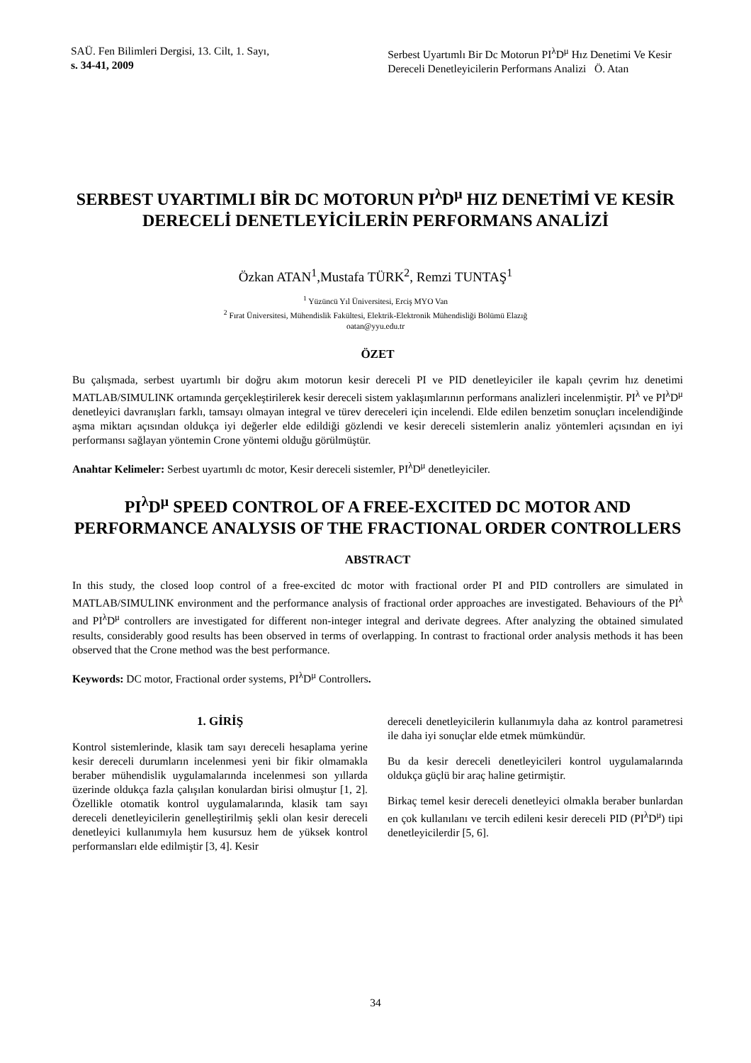SAÜ. Fen Bilimleri Dergisi, 13. Cilt, 1. Sayı,
s. 34-41, 2009
Serbest Uyartımlı Bir Dc Motorun PI<sup>λ</sup>D<sup>μ</sup> Hız Denetimi Ve Kesir Dereceli Denetleyicilerin Performans Analizi Ö. Atan
SERBEST UYARTIMLI BİR DC MOTORUN PI<sup>λ</sup>D<sup>μ</sup> HIZ DENETİMİ VE KESİR DERECELİ DENETLEYİCİLERİN PERFORMANS ANALİZİ
Özkan ATAN<sup>1</sup>,Mustafa TÜRK<sup>2</sup>, Remzi TUNTAŞ<sup>1</sup>
<sup>1</sup> Yüzüncü Yıl Üniversitesi, Erciş MYO Van
<sup>2</sup> Fırat Üniversitesi, Mühendislik Fakültesi, Elektrik-Elektronik Mühendisliği Bölümü Elazığ
oatan@yyu.edu.tr
ÖZET
Bu çalışmada, serbest uyartımlı bir doğru akım motorun kesir dereceli PI ve PID denetleyiciler ile kapalı çevrim hız denetimi MATLAB/SIMULINK ortamında gerçekleştirilerek kesir dereceli sistem yaklaşımlarının performans analizleri incelenmiştir. PI<sup>λ</sup> ve PI<sup>λ</sup>D<sup>μ</sup> denetleyici davranışları farklı, tamsayı olmayan integral ve türev dereceleri için incelendi. Elde edilen benzetim sonuçları incelendiğinde aşma miktarı açısından oldukça iyi değerler elde edildiği gözlendi ve kesir dereceli sistemlerin analiz yöntemleri açısından en iyi performansı sağlayan yöntemin Crone yöntemi olduğu görülmüştür.
Anahtar Kelimeler: Serbest uyartımlı dc motor, Kesir dereceli sistemler, PI<sup>λ</sup>D<sup>μ</sup> denetleyiciler.
PI<sup>λ</sup>D<sup>μ</sup> SPEED CONTROL OF A FREE-EXCITED DC MOTOR AND PERFORMANCE ANALYSIS OF THE FRACTIONAL ORDER CONTROLLERS
ABSTRACT
In this study, the closed loop control of a free-excited dc motor with fractional order PI and PID controllers are simulated in MATLAB/SIMULINK environment and the performance analysis of fractional order approaches are investigated. Behaviours of the PI<sup>λ</sup> and PI<sup>λ</sup>D<sup>μ</sup> controllers are investigated for different non-integer integral and derivate degrees. After analyzing the obtained simulated results, considerably good results has been observed in terms of overlapping. In contrast to fractional order analysis methods it has been observed that the Crone method was the best performance.
Keywords: DC motor, Fractional order systems, PI<sup>λ</sup>D<sup>μ</sup> Controllers.
1. GİRİŞ
Kontrol sistemlerinde, klasik tam sayı dereceli hesaplama yerine kesir dereceli durumların incelenmesi yeni bir fikir olmamakla beraber mühendislik uygulamalarında incelenmesi son yıllarda üzerinde oldukça fazla çalışılan konulardan birisi olmuştur [1, 2]. Özellikle otomatik kontrol uygulamalarında, klasik tam sayı dereceli denetleyicilerin genelleştirilmiş şekli olan kesir dereceli denetleyici kullanımıyla hem kusursuz hem de yüksek kontrol performansları elde edilmiştir [3, 4]. Kesir
dereceli denetleyicilerin kullanımıyla daha az kontrol parametresi ile daha iyi sonuçlar elde etmek mümkündür.
Bu da kesir dereceli denetleyicileri kontrol uygulamalarında oldukça güçlü bir araç haline getirmiştir.
Birkaç temel kesir dereceli denetleyici olmakla beraber bunlardan en çok kullanılanı ve tercih edileni kesir dereceli PID (PI<sup>λ</sup>D<sup>μ</sup>) tipi denetleyicilerdir [5, 6].
34